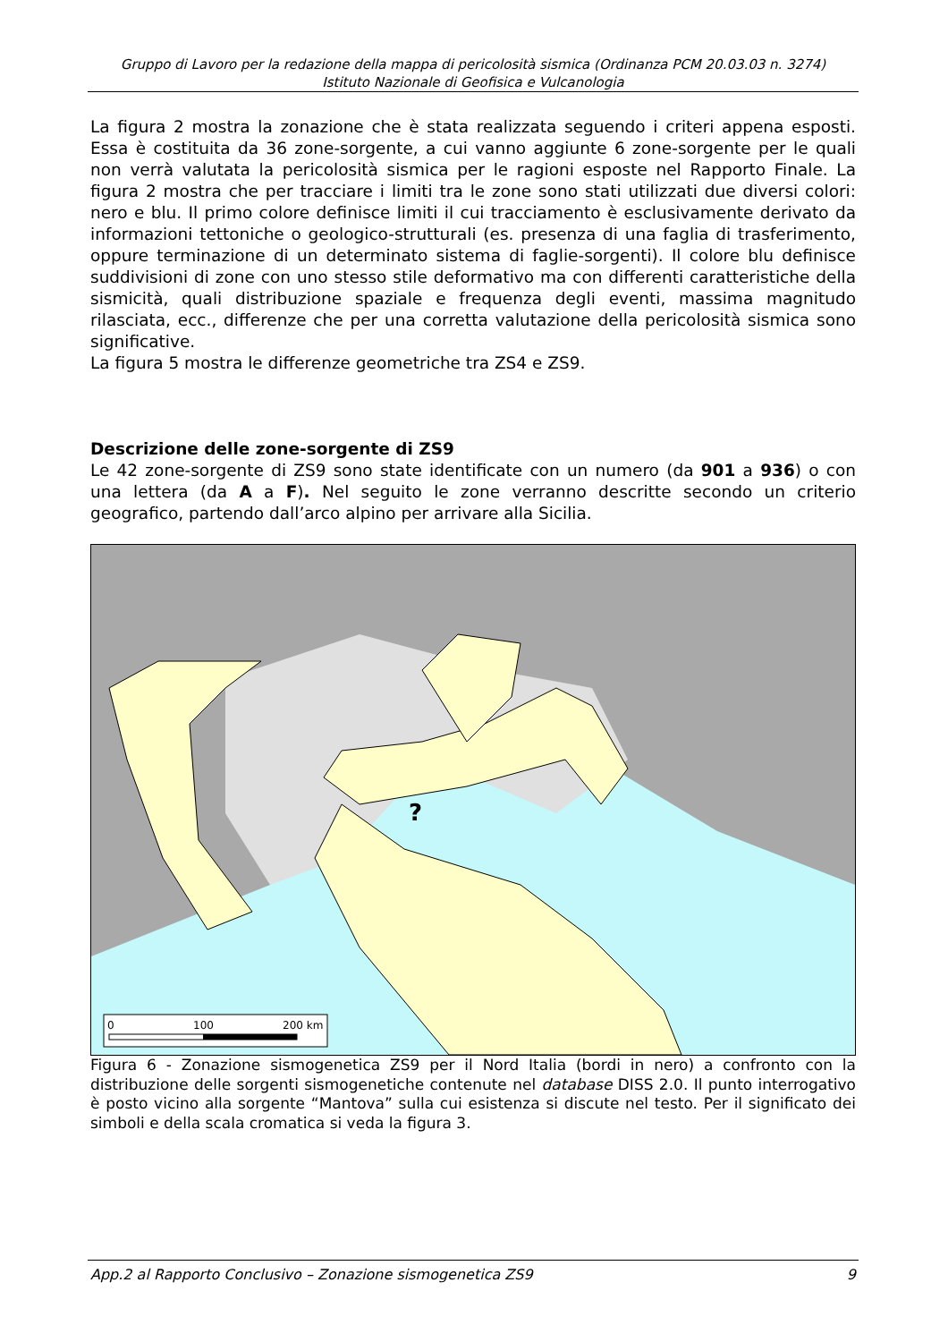Gruppo di Lavoro per la redazione della mappa di pericolosità sismica (Ordinanza PCM 20.03.03 n. 3274)
Istituto Nazionale di Geofisica e Vulcanologia
La figura 2 mostra la zonazione che è stata realizzata seguendo i criteri appena esposti. Essa è costituita da 36 zone-sorgente, a cui vanno aggiunte 6 zone-sorgente per le quali non verrà valutata la pericolosità sismica per le ragioni esposte nel Rapporto Finale. La figura 2 mostra che per tracciare i limiti tra le zone sono stati utilizzati due diversi colori: nero e blu. Il primo colore definisce limiti il cui tracciamento è esclusivamente derivato da informazioni tettoniche o geologico-strutturali (es. presenza di una faglia di trasferimento, oppure terminazione di un determinato sistema di faglie-sorgenti). Il colore blu definisce suddivisioni di zone con uno stesso stile deformativo ma con differenti caratteristiche della sismicità, quali distribuzione spaziale e frequenza degli eventi, massima magnitudo rilasciata, ecc., differenze che per una corretta valutazione della pericolosità sismica sono significative.
La figura 5 mostra le differenze geometriche tra ZS4 e ZS9.
Descrizione delle zone-sorgente di ZS9
Le 42 zone-sorgente di ZS9 sono state identificate con un numero (da 901 a 936) o con una lettera (da A a F). Nel seguito le zone verranno descritte secondo un criterio geografico, partendo dall’arco alpino per arrivare alla Sicilia.
?
0
100
200 km
Figura 6 - Zonazione sismogenetica ZS9 per il Nord Italia (bordi in nero) a confronto con la distribuzione delle sorgenti sismogenetiche contenute nel database DISS 2.0. Il punto interrogativo è posto vicino alla sorgente “Mantova” sulla cui esistenza si discute nel testo. Per il significato dei simboli e della scala cromatica si veda la figura 3.
App.2 al Rapporto Conclusivo – Zonazione sismogenetica ZS9 9